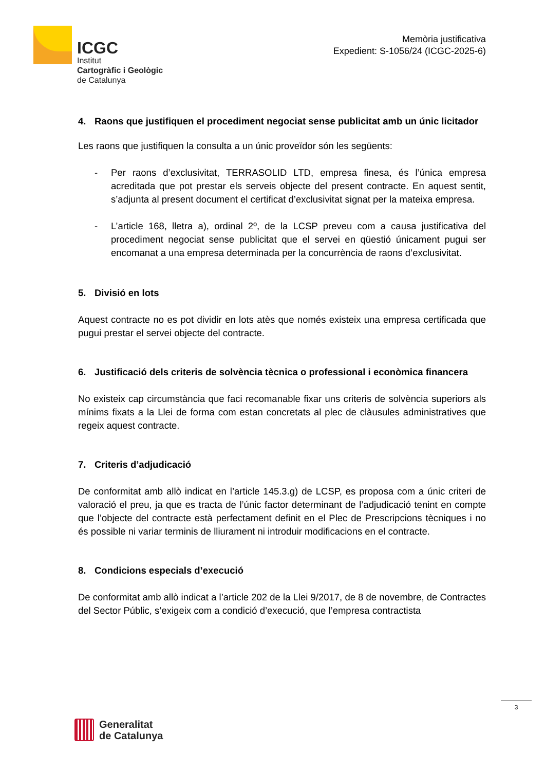ICGC
Institut
Cartogràfic i Geològic
de Catalunya
Memòria justificativa
Expedient: S-1056/24 (ICGC-2025-6)
4. Raons que justifiquen el procediment negociat sense publicitat amb un únic licitador
Les raons que justifiquen la consulta a un únic proveïdor són les següents:
- Per raons d’exclusivitat, TERRASOLID LTD, empresa finesa, és l’única empresa acreditada que pot prestar els serveis objecte del present contracte. En aquest sentit, s’adjunta al present document el certificat d’exclusivitat signat per la mateixa empresa.
- L’article 168, lletra a), ordinal 2º, de la LCSP preveu com a causa justificativa del procediment negociat sense publicitat que el servei en qüestió únicament pugui ser encomanat a una empresa determinada per la concurrència de raons d’exclusivitat.
5. Divisió en lots
Aquest contracte no es pot dividir en lots atès que només existeix una empresa certificada que pugui prestar el servei objecte del contracte.
6. Justificació dels criteris de solvència tècnica o professional i econòmica financera
No existeix cap circumstància que faci recomanable fixar uns criteris de solvència superiors als mínims fixats a la Llei de forma com estan concretats al plec de clàusules administratives que regeix aquest contracte.
7. Criteris d’adjudicació
De conformitat amb allò indicat en l’article 145.3.g) de LCSP, es proposa com a únic criteri de valoració el preu, ja que es tracta de l’únic factor determinant de l’adjudicació tenint en compte que l’objecte del contracte està perfectament definit en el Plec de Prescripcions tècniques i no és possible ni variar terminis de lliurament ni introduir modificacions en el contracte.
8. Condicions especials d’execució
De conformitat amb allò indicat a l’article 202 de la Llei 9/2017, de 8 de novembre, de Contractes del Sector Públic, s’exigeix com a condició d’execució, que l’empresa contractista
3
Generalitat
de Catalunya